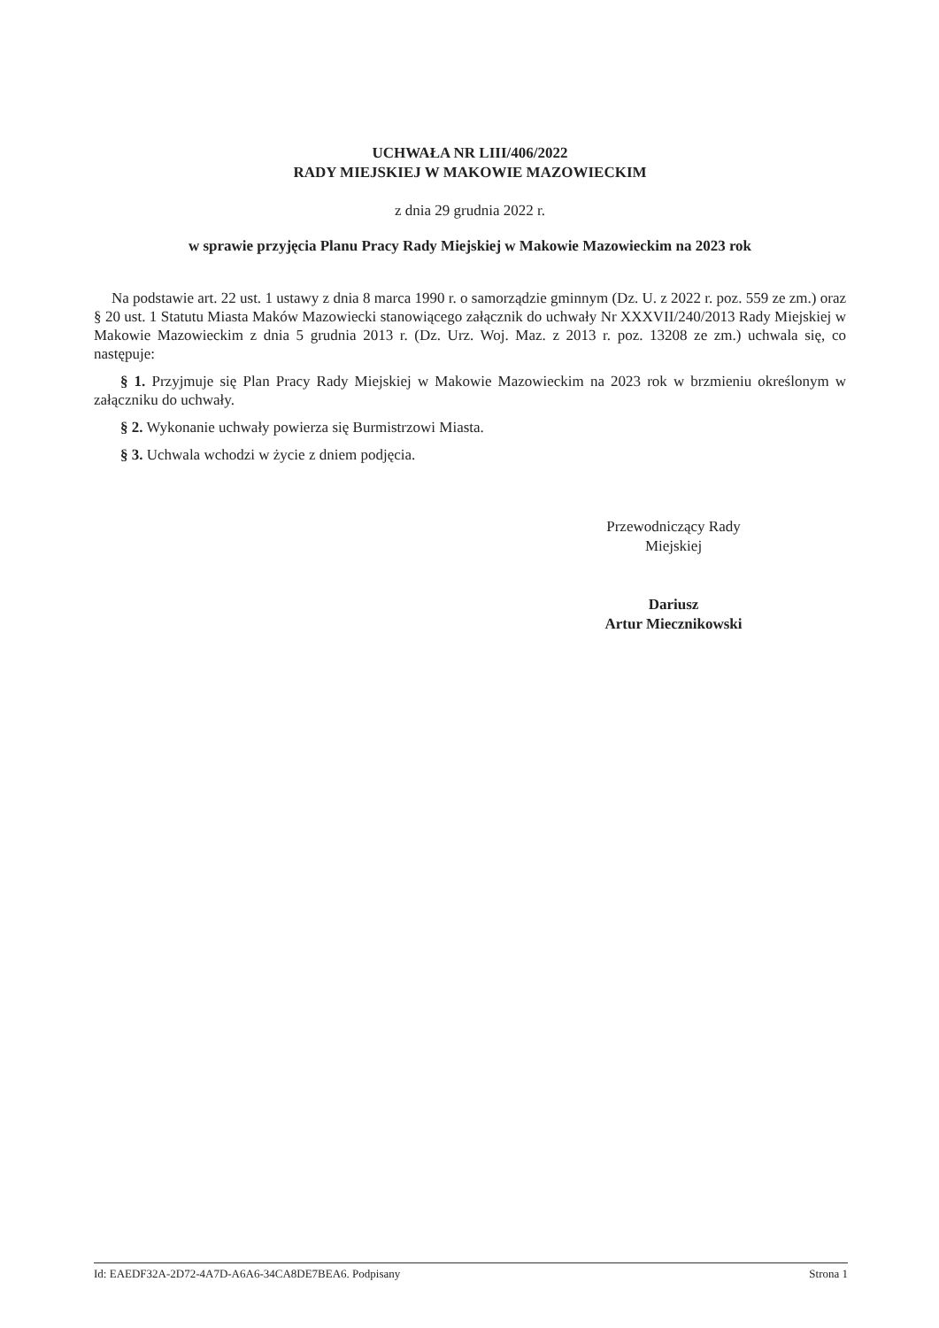UCHWAŁA NR LIII/406/2022
RADY MIEJSKIEJ W MAKOWIE MAZOWIECKIM
z dnia 29 grudnia 2022 r.
w sprawie przyjęcia Planu Pracy Rady Miejskiej w Makowie Mazowieckim na 2023 rok
Na podstawie art. 22 ust. 1 ustawy z dnia 8 marca 1990 r. o samorządzie gminnym (Dz. U. z 2022 r. poz. 559 ze zm.) oraz § 20 ust. 1 Statutu Miasta Maków Mazowiecki stanowiącego załącznik do uchwały Nr XXXVII/240/2013 Rady Miejskiej w Makowie Mazowieckim z dnia 5 grudnia 2013 r. (Dz. Urz. Woj. Maz. z 2013 r. poz. 13208 ze zm.) uchwala się, co następuje:
§ 1. Przyjmuje się Plan Pracy Rady Miejskiej w Makowie Mazowieckim na 2023 rok w brzmieniu określonym w załączniku do uchwały.
§ 2. Wykonanie uchwały powierza się Burmistrzowi Miasta.
§ 3. Uchwala wchodzi w życie z dniem podjęcia.
Przewodniczący Rady
Miejskiej
Dariusz
Artur Miecznikowski
Id: EAEDF32A-2D72-4A7D-A6A6-34CA8DE7BEA6. Podpisany Strona 1